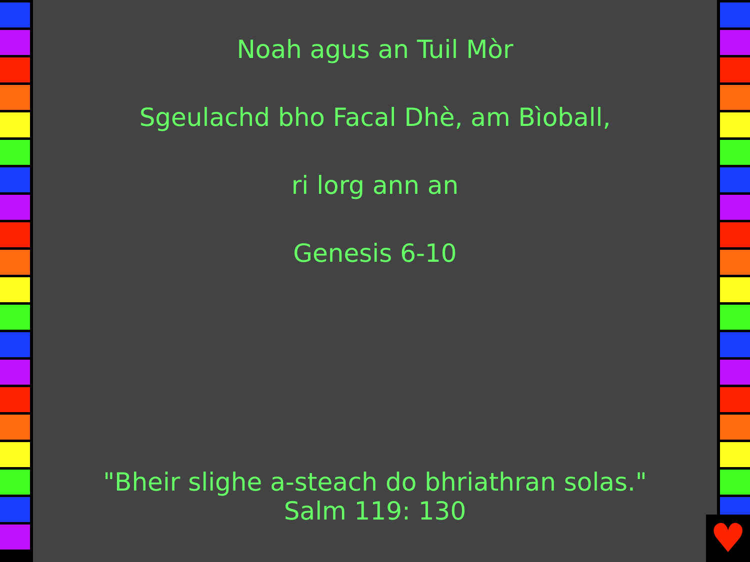Noah agus an Tuil Mòr
Sgeulachd bho Facal Dhè, am Bìoball,
ri lorg ann an
Genesis 6-10
"Bheir slighe a-steach do bhriathran solas."
Salm 119: 130
♥